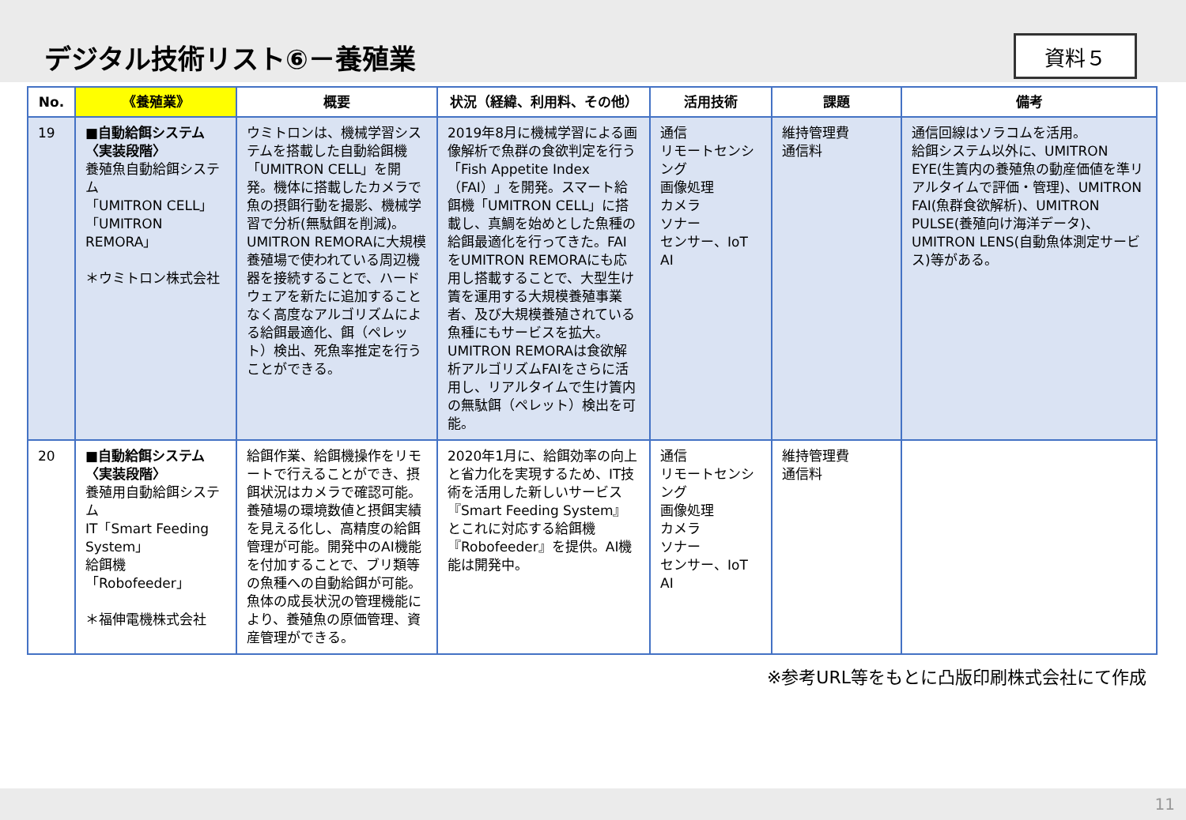デジタル技術リスト⑥－養殖業
資料５
| No. | 《養殖業》 | 概要 | 状況（経緯、利用料、その他） | 活用技術 | 課題 | 備考 |
| --- | --- | --- | --- | --- | --- | --- |
| 19 | ■自動給餌システム〈実装段階〉 養殖魚自動給餌システム 「UMITRON CELL」 「UMITRON REMORA」 ＊ウミトロン株式会社 | ウミトロンは、機械学習システムを搭載した自動給餌機「UMITRON CELL」を開発。機体に搭載したカメラで魚の摂餌行動を撮影、機械学習で分析(無駄餌を削減)。UMITRON REMORAに大規模養殖場で使われている周辺機器を接続することで、ハードウェアを新たに追加することなく高度なアルゴリズムによる給餌最適化、餌（ペレット）検出、死魚率推定を行うことができる。 | 2019年8月に機械学習による画像解析で魚群の食欲判定を行う「Fish Appetite Index（FAI）」を開発。スマート給餌機「UMITRON CELL」に搭載し、真鯛を始めとした魚種の給餌最適化を行ってきた。FAIをUMITRON REMORAにも応用し搭載することで、大型生け簀を運用する大規模養殖事業者、及び大規模養殖されている魚種にもサービスを拡大。UMITRON REMORAは食欲解析アルゴリズムFAIをさらに活用し、リアルタイムで生け簀内の無駄餌（ペレット）検出を可能。 | 通信 リモートセンシング 画像処理 カメラ ソナー センサー、IoT AI | 維持管理費 通信料 | 通信回線はソラコムを活用。 給餌システム以外に、UMITRON EYE(生簀内の養殖魚の動産価値を準リアルタイムで評価・管理)、UMITRON FAI(魚群食欲解析)、UMITRON PULSE(養殖向け海洋データ)、UMITRON LENS(自動魚体測定サービス)等がある。 |
| 20 | ■自動給餌システム〈実装段階〉 養殖用自動給餌システム IT「Smart Feeding System」 給餌機「Robofeeder」 ＊福伸電機株式会社 | 給餌作業、給餌機操作をリモートで行えることができ、摂餌状況はカメラで確認可能。養殖場の環境数値と摂餌実績を見える化し、高精度の給餌管理が可能。開発中のAI機能を付加することで、ブリ類等の魚種への自動給餌が可能。魚体の成長状況の管理機能により、養殖魚の原価管理、資産管理ができる。 | 2020年1月に、給餌効率の向上と省力化を実現するため、IT技術を活用した新しいサービス『Smart Feeding System』とこれに対応する給餌機『Robofeeder』を提供。AI機能は開発中。 | 通信 リモートセンシング 画像処理 カメラ ソナー センサー、IoT AI | 維持管理費 通信料 | |
※参考URL等をもとに凸版印刷株式会社にて作成
11